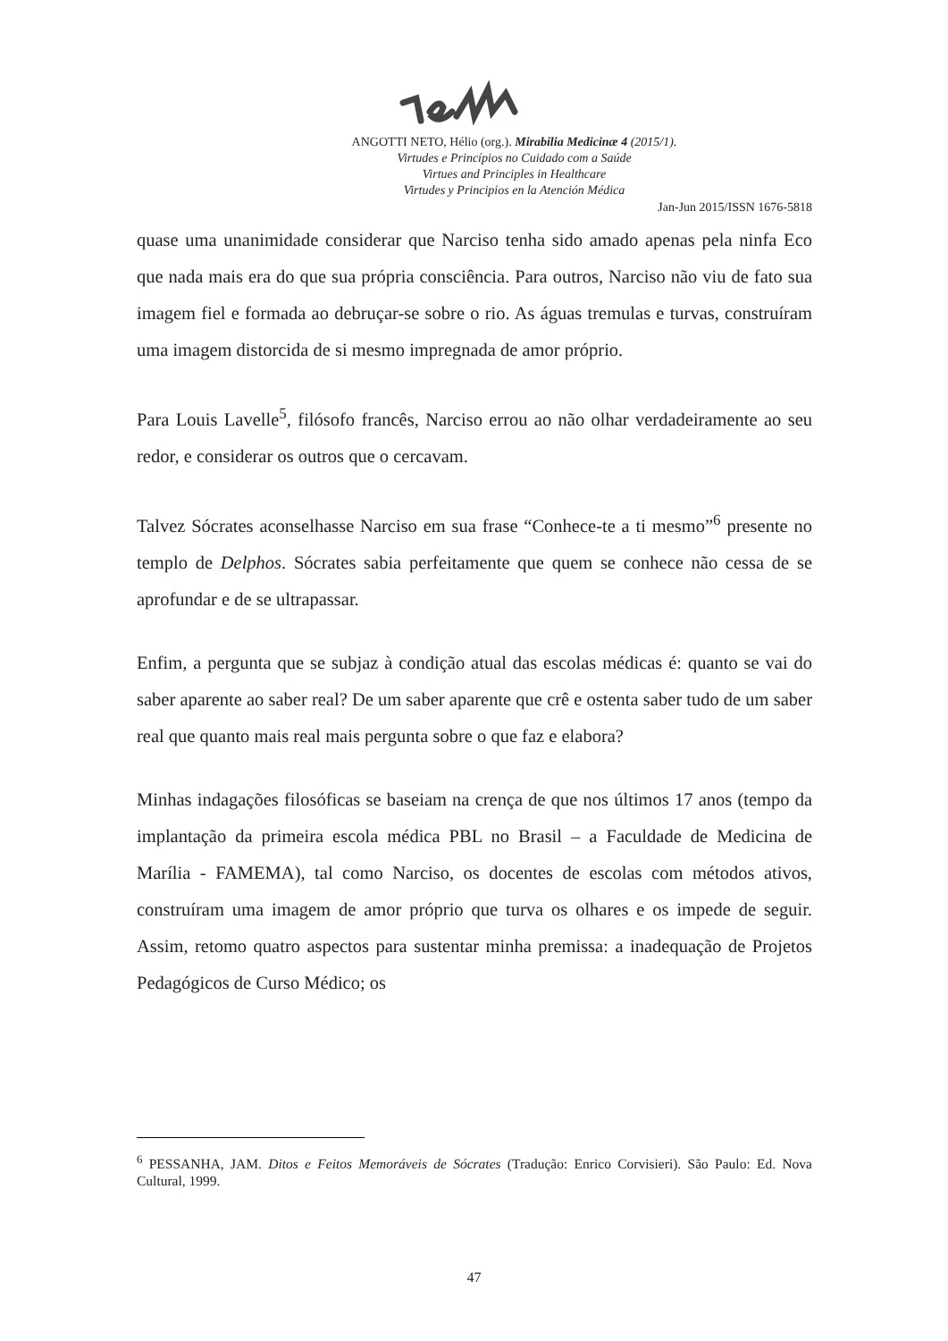ANGOTTI NETO, Hélio (org.). Mirabilia Medicinæ 4 (2015/1).
Virtudes e Princípios no Cuidado com a Saúde
Virtues and Principles in Healthcare
Virtudes y Principios en la Atención Médica
Jan-Jun 2015/ISSN 1676-5818
quase uma unanimidade considerar que Narciso tenha sido amado apenas pela ninfa Eco que nada mais era do que sua própria consciência. Para outros, Narciso não viu de fato sua imagem fiel e formada ao debruçar-se sobre o rio. As águas tremulas e turvas, construíram uma imagem distorcida de si mesmo impregnada de amor próprio.
Para Louis Lavelle<sup>5</sup>, filósofo francês, Narciso errou ao não olhar verdadeiramente ao seu redor, e considerar os outros que o cercavam.
Talvez Sócrates aconselhasse Narciso em sua frase “Conhece-te a ti mesmo”<sup>6</sup> presente no templo de Delphos. Sócrates sabia perfeitamente que quem se conhece não cessa de se aprofundar e de se ultrapassar.
Enfim, a pergunta que se subjaz à condição atual das escolas médicas é: quanto se vai do saber aparente ao saber real? De um saber aparente que crê e ostenta saber tudo de um saber real que quanto mais real mais pergunta sobre o que faz e elabora?
Minhas indagações filosóficas se baseiam na crença de que nos últimos 17 anos (tempo da implantação da primeira escola médica PBL no Brasil – a Faculdade de Medicina de Marília - FAMEMA), tal como Narciso, os docentes de escolas com métodos ativos, construíram uma imagem de amor próprio que turva os olhares e os impede de seguir. Assim, retomo quatro aspectos para sustentar minha premissa: a inadequação de Projetos Pedagógicos de Curso Médico; os
<sup>6</sup> PESSANHA, JAM. Ditos e Feitos Memoráveis de Sócrates (Tradução: Enrico Corvisieri). São Paulo: Ed. Nova Cultural, 1999.
47